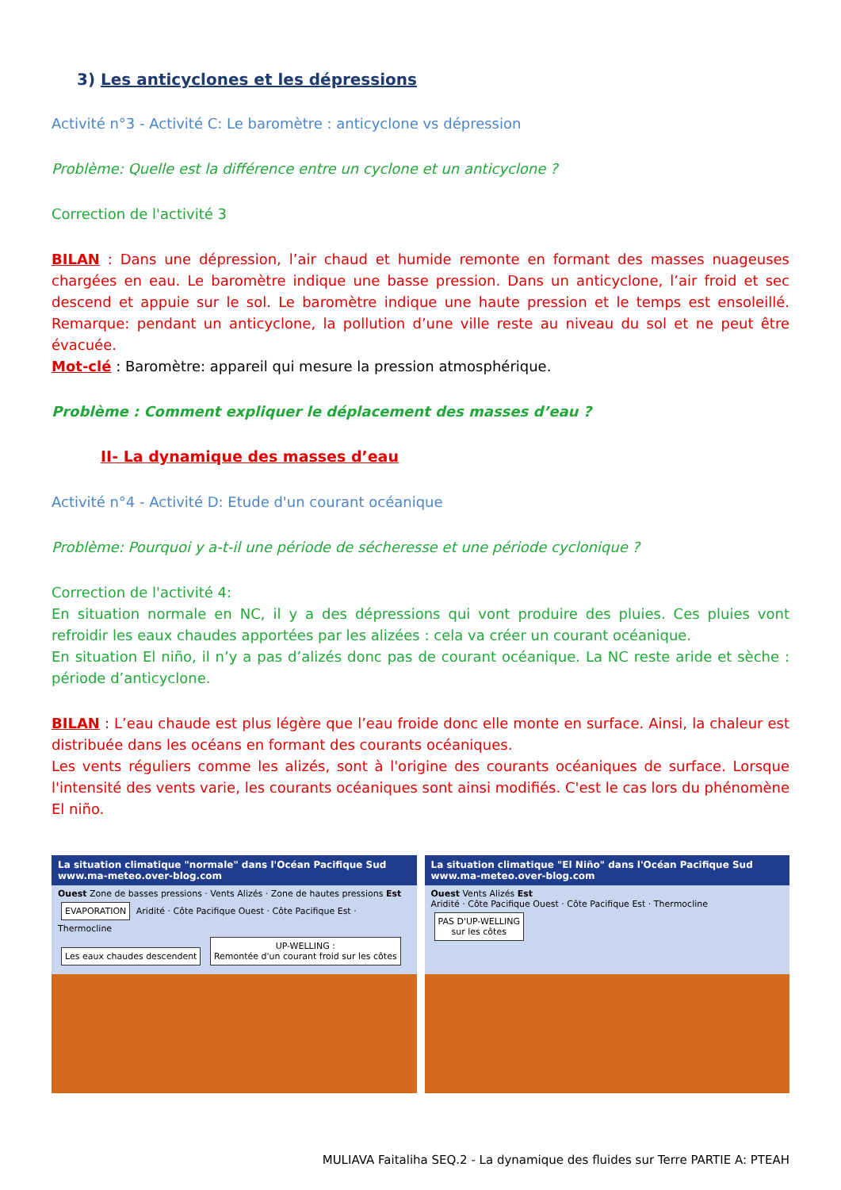3) Les anticyclones et les dépressions
Activité n°3 - Activité C: Le baromètre : anticyclone vs dépression
Problème: Quelle est la différence entre un cyclone et un anticyclone ?
Correction de l'activité 3
BILAN : Dans une dépression, l’air chaud et humide remonte en formant des masses nuageuses chargées en eau. Le baromètre indique une basse pression. Dans un anticyclone, l’air froid et sec descend et appuie sur le sol. Le baromètre indique une haute pression et le temps est ensoleillé. Remarque: pendant un anticyclone, la pollution d’une ville reste au niveau du sol et ne peut être évacuée.
Mot-clé : Baromètre: appareil qui mesure la pression atmosphérique.
Problème : Comment expliquer le déplacement des masses d’eau ?
II- La dynamique des masses d’eau
Activité n°4 - Activité D: Etude d'un courant océanique
Problème: Pourquoi y a-t-il une période de sécheresse et une période cyclonique ?
Correction de l'activité 4:
En situation normale en NC, il y a des dépressions qui vont produire des pluies. Ces pluies vont refroidir les eaux chaudes apportées par les alizées : cela va créer un courant océanique.
En situation El niño, il n’y a pas d’alizés donc pas de courant océanique. La NC reste aride et sèche : période d’anticyclone.
BILAN : L’eau chaude est plus légère que l’eau froide donc elle monte en surface. Ainsi, la chaleur est distribuée dans les océans en formant des courants océaniques.
Les vents réguliers comme les alizés, sont à l'origine des courants océaniques de surface. Lorsque l'intensité des vents varie, les courants océaniques sont ainsi modifiés. C'est le cas lors du phénomène El niño.
La situation climatique "normale" dans l'Océan Pacifique Sud www.ma-meteo.over-blog.com
Ouest Zone de basses pressions · Vents Alizés · Zone de hautes pressions Est
EVAPORATION Aridité · Côte Pacifique Ouest · Côte Pacifique Est · Thermocline
Les eaux chaudes descendent UP-WELLING :
Remontée d'un courant froid sur les côtes
La situation climatique "El Niño" dans l'Océan Pacifique Sud www.ma-meteo.over-blog.com
Ouest Vents Alizés Est
Aridité · Côte Pacifique Ouest · Côte Pacifique Est · Thermocline
PAS D'UP-WELLING
sur les côtes
MULIAVA Faitaliha SEQ.2 - La dynamique des fluides sur Terre PARTIE A: PTEAH